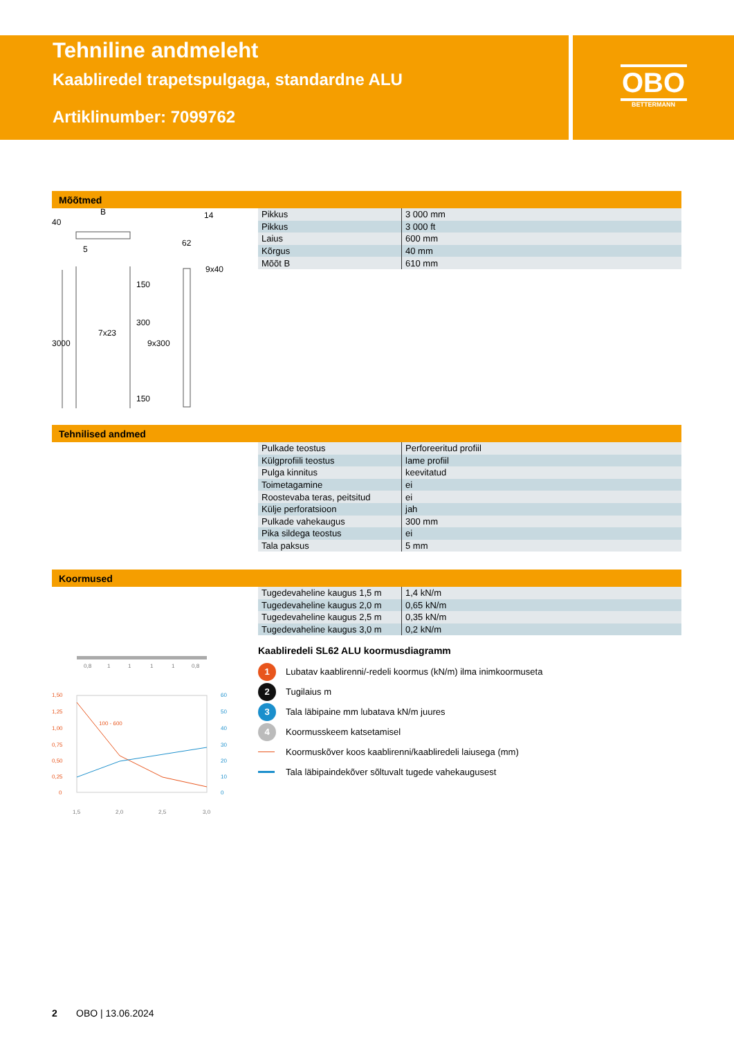Tehniline andmeleht
Kaabliredel trapetspulgaga, standardne ALU
Artiklinumber: 7099762
OBO
BETTERMANN
Mõõtmed
| Pikkus | 3 000 mm |
| Pikkus | 3 000 ft |
| Laius | 600 mm |
| Kõrgus | 40 mm |
| Mõõt B | 610 mm |
B
40
5
62
14
9x40
3000
7x23
150
300
9x300
150
Tehnilised andmed
| Pulkade teostus | Perforeeritud profiil |
| Külgprofiili teostus | lame profiil |
| Pulga kinnitus | keevitatud |
| Toimetagamine | ei |
| Roostevaba teras, peitsitud | ei |
| Külje perforatsioon | jah |
| Pulkade vahekaugus | 300 mm |
| Pika sildega teostus | ei |
| Tala paksus | 5 mm |
Koormused
| Tugedevaheline kaugus 1,5 m | 1,4 kN/m |
| Tugedevaheline kaugus 2,0 m | 0,65 kN/m |
| Tugedevaheline kaugus 2,5 m | 0,35 kN/m |
| Tugedevaheline kaugus 3,0 m | 0,2 kN/m |
Kaabliredeli SL62 ALU koormusdiagramm
1 Lubatav kaablirenni/-redeli koormus (kN/m) ilma inimkoormuseta
2 Tugilaius m
3 Tala läbipaine mm lubatava kN/m juures
4 Koormusskeem katsetamisel
Koormuskõver koos kaablirenni/kaabliredeli laiusega (mm)
Tala läbipaindekõver sõltuvalt tugede vahekaugusest
0,8
1
1
1
1
0,8
1,50
1,25
1,00
0,75
0,50
0,25
0
60
50
40
30
20
10
0
100 - 600
1,5
2,0
2,5
3,0
2 OBO | 13.06.2024